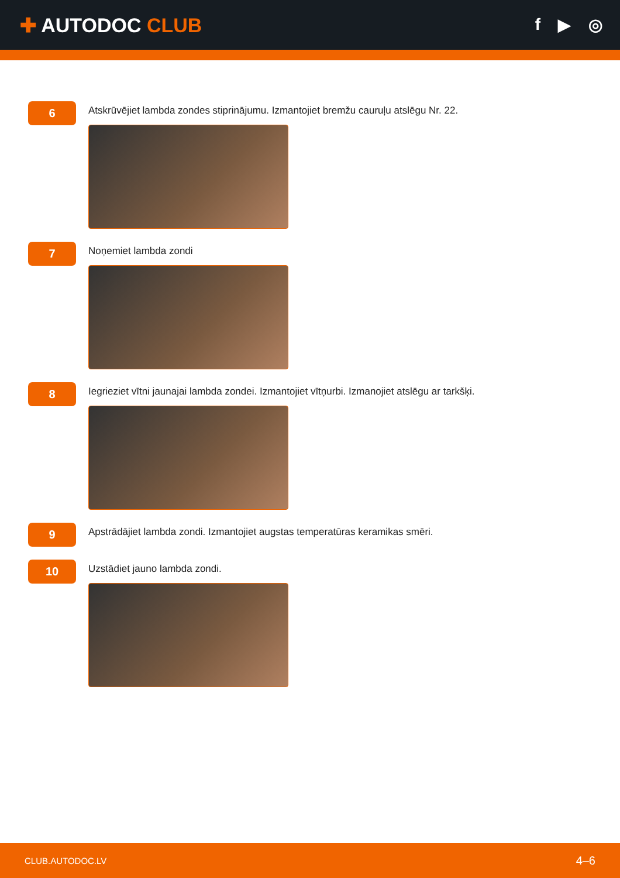✚ AUTODOC CLUB
f ▶ ◎
6
Atskrūvējiet lambda zondes stiprinājumu. Izmantojiet bremžu cauruļu atslēgu Nr. 22.
7
Noņemiet lambda zondi
8
Iegrieziet vītni jaunajai lambda zondei. Izmantojiet vītņurbi. Izmanojiet atslēgu ar tarkšķi.
9
Apstrādājiet lambda zondi. Izmantojiet augstas temperatūras keramikas smēri.
10
Uzstādiet jauno lambda zondi.
CLUB.AUTODOC.LV 4–6